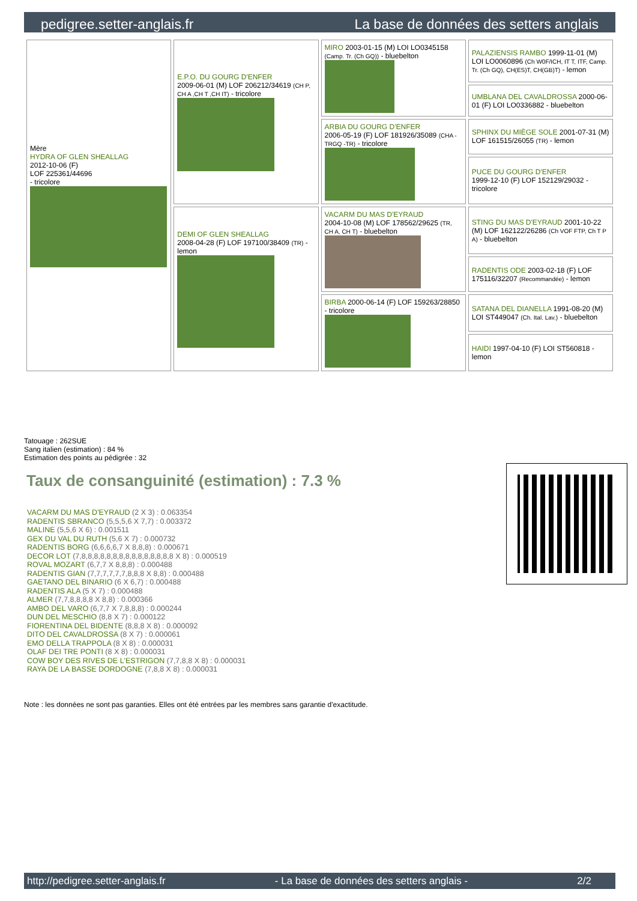pedigree.setter-anglais.fr La base de données des setters anglais
| Mère HYDRA OF GLEN SHEALLAG 2012-10-06 (F) LOF 225361/44696 - tricolore | E.P.O. DU GOURG D'ENFER 2009-06-01 (M) LOF 206212/34619 (CH P, CH A ,CH T ,CH IT) - tricolore | MIRO 2003-01-15 (M) LOI LO0345158 (Camp. Tr. (Ch GQ)) - bluebelton | PALAZIENSIS RAMBO 1999-11-01 (M) LOI LO0060896 (Ch W0F/ICH, IT T, ITF, Camp. Tr. (Ch GQ), CH(ES)T, CH(GB)T) - lemon |
| | | | UMBLANA DEL CAVALDROSSA 2000-06-01 (F) LOI LO0336882 - bluebelton |
| | | ARBIA DU GOURG D'ENFER 2006-05-19 (F) LOF 181926/35089 (CHA -TRGQ -TR) - tricolore | SPHINX DU MIÈGE SOLE 2001-07-31 (M) LOF 161515/26055 (TR) - lemon |
| | | | PUCE DU GOURG D'ENFER 1999-12-10 (F) LOF 152129/29032 - tricolore |
| | DEMI OF GLEN SHEALLAG 2008-04-28 (F) LOF 197100/38409 (TR) - lemon | VACARM DU MAS D'EYRAUD 2004-10-08 (M) LOF 178562/29625 (TR, CH A, CH T) - bluebelton | STING DU MAS D'EYRAUD 2001-10-22 (M) LOF 162122/26286 (Ch VOF FTP, Ch T P A) - bluebelton |
| | | | RADENTIS ODE 2003-02-18 (F) LOF 175116/32207 (Recommandée) - lemon |
| | | BIRBA 2000-06-14 (F) LOF 159263/28850 - tricolore | SATANA DEL DIANELLA 1991-08-20 (M) LOI ST449047 (Ch. Ital. Lav.) - bluebelton |
| | | | HAIDI 1997-04-10 (F) LOI ST560818 - lemon |
Tatouage : 262SUE
Sang italien (estimation) : 84 %
Estimation des points au pédigrée : 32
Taux de consanguinité (estimation) : 7.3 %
VACARM DU MAS D'EYRAUD (2 X 3) : 0.063354
RADENTIS SBRANCO (5,5,5,6 X 7,7) : 0.003372
MALINE (5,5,6 X 6) : 0.001511
GEX DU VAL DU RUTH (5,6 X 7) : 0.000732
RADENTIS BORG (6,6,6,6,7 X 8,8,8) : 0.000671
DECOR LOT (7,8,8,8,8,8,8,8,8,8,8,8,8,8,8,8 X 8) : 0.000519
ROVAL MOZART (6,7,7 X 8,8,8) : 0.000488
RADENTIS GIAN (7,7,7,7,7,7,8,8,8 X 8,8) : 0.000488
GAETANO DEL BINARIO (6 X 6,7) : 0.000488
RADENTIS ALA (5 X 7) : 0.000488
ALMER (7,7,8,8,8,8 X 8,8) : 0.000366
AMBO DEL VARO (6,7,7 X 7,8,8,8) : 0.000244
DUN DEL MESCHIO (8,8 X 7) : 0.000122
FIORENTINA DEL BIDENTE (8,8,8 X 8) : 0.000092
DITO DEL CAVALDROSSA (8 X 7) : 0.000061
EMO DELLA TRAPPOLA (8 X 8) : 0.000031
OLAF DEI TRE PONTI (8 X 8) : 0.000031
COW BOY DES RIVES DE L'ESTRIGON (7,7,8,8 X 8) : 0.000031
RAYA DE LA BASSE DORDOGNE (7,8,8 X 8) : 0.000031
Note : les données ne sont pas garanties. Elles ont été entrées par les membres sans garantie d'exactitude.
http://pedigree.setter-anglais.fr - La base de données des setters anglais - 2/2